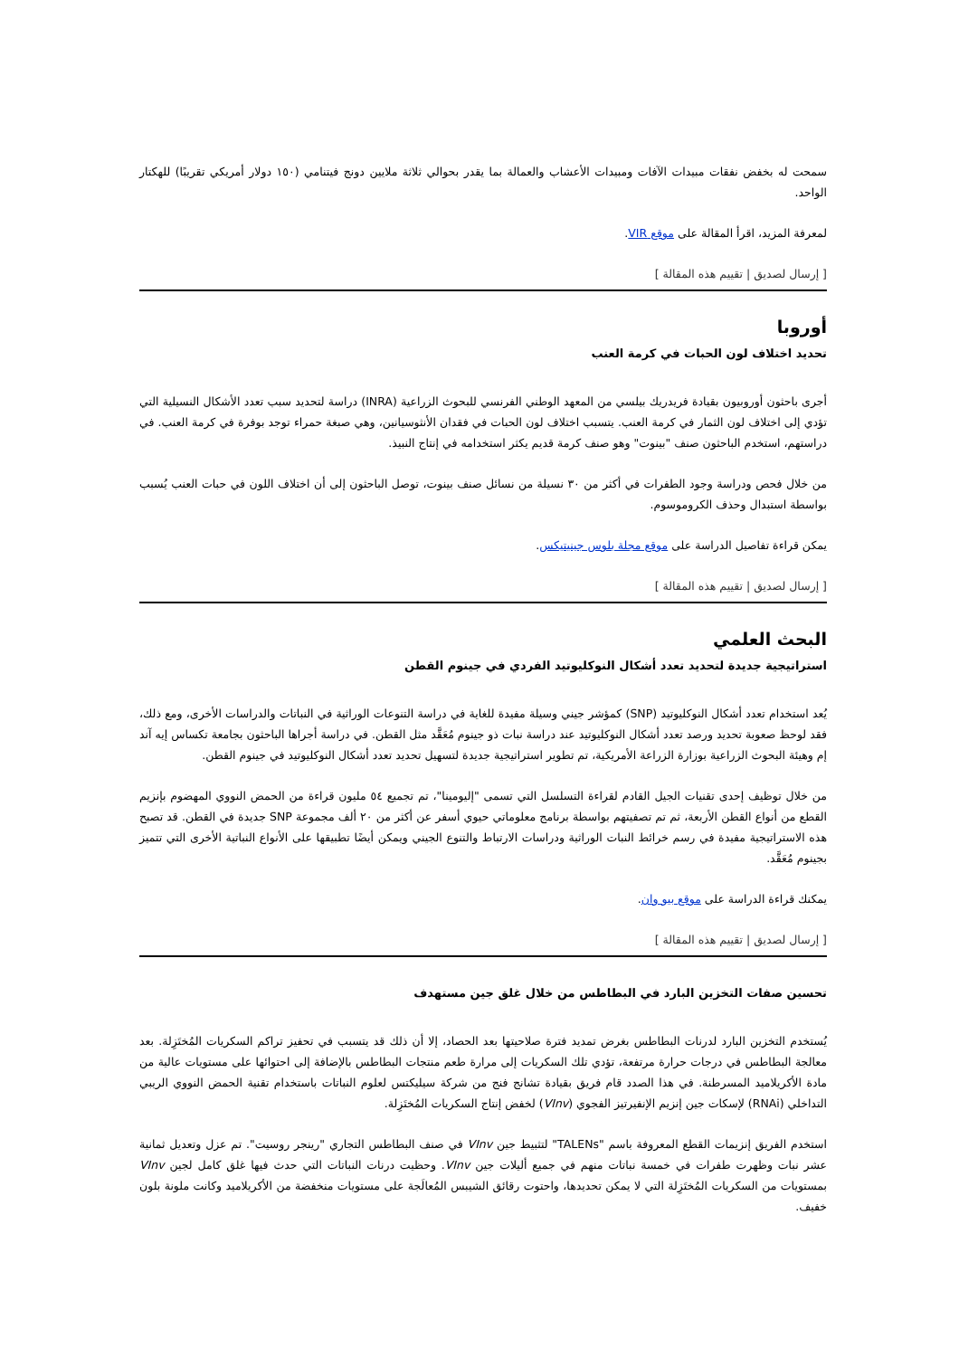سمحت له بخفض نفقات مبيدات الآفات ومبيدات الأعشاب والعمالة بما يقدر بحوالي ثلاثة ملايين دونج فيتنامي (١٥٠ دولار أمريكي تقريبًا) للهكتار الواحد.
لمعرفة المزيد، اقرأ المقالة على موقع VIR.
[ إرسال لصديق | تقييم هذه المقالة ]
أوروبا
تحديد اختلاف لون الحبات في كرمة العنب
أجرى باحثون أوروبيون بقيادة فريدريك بيلسي من المعهد الوطني الفرنسي للبحوث الزراعية (INRA) دراسة لتحديد سبب تعدد الأشكال النسيلية التي تؤدي إلى اختلاف لون الثمار في كرمة العنب. يتسبب اختلاف لون الحبات في فقدان الأنثوسيانين، وهي صبغة حمراء توجد بوفرة في كرمة العنب. في دراستهم، استخدم الباحثون صنف "بينوت" وهو صنف كرمة قديم يكثر استخدامه في إنتاج النبيذ.
من خلال فحص ودراسة وجود الطفرات في أكثر من ٣٠ نسيلة من نسائل صنف بينوت، توصل الباحثون إلى أن اختلاف اللون في حبات العنب يُسبب بواسطة استبدال وحذف الكروموسوم.
يمكن قراءة تفاصيل الدراسة على موقع مجلة بلوس جينيتيكس.
[ إرسال لصديق | تقييم هذه المقالة ]
البحث العلمي
استراتيجية جديدة لتحديد تعدد أشكال النوكليوتيد الفردي في جينوم القطن
يُعد استخدام تعدد أشكال النوكليوتيد (SNP) كمؤشر جيني وسيلة مفيدة للغاية في دراسة التنوعات الوراثية في النباتات والدراسات الأخرى، ومع ذلك، فقد لوحظ صعوبة تحديد ورصد تعدد أشكال النوكليوتيد عند دراسة نبات ذو جينوم مُعَقَّد مثل القطن. في دراسة أجراها الباحثون بجامعة تكساس إيه آند إم وهيئة البحوث الزراعية بوزارة الزراعة الأمريكية، تم تطوير استراتيجية جديدة لتسهيل تحديد تعدد أشكال النوكليوتيد في جينوم القطن.
من خلال توظيف إحدى تقنيات الجيل القادم لقراءة التسلسل التي تسمى "إليومينا"، تم تجميع ٥٤ مليون قراءة من الحمض النووي المهضوم بإنزيم القطع من أنواع القطن الأربعة، ثم تم تصفيتهم بواسطة برنامج معلوماتي حيوي أسفر عن أكثر من ٢٠ ألف مجموعة SNP جديدة في القطن. قد تصبح هذه الاستراتيجية مفيدة في رسم خرائط النبات الوراثية ودراسات الارتباط والتنوع الجيني ويمكن أيضًا تطبيقها على الأنواع النباتية الأخرى التي تتميز بجينوم مُعَقَّد.
يمكنك قراءة الدراسة على موقع بيو وان.
[ إرسال لصديق | تقييم هذه المقالة ]
تحسين صفات التخزين البارد في البطاطس من خلال غلق جين مستهدف
يُستخدم التخزين البارد لدرنات البطاطس بغرض تمديد فترة صلاحيتها بعد الحصاد، إلا أن ذلك قد يتسبب في تحفيز تراكم السكريات المُختَزِلة. بعد معالجة البطاطس في درجات حرارة مرتفعة، تؤدي تلك السكريات إلى مرارة طعم منتجات البطاطس بالإضافة إلى احتوائها على مستويات عالية من مادة الأكريلاميد المسرطنة. في هذا الصدد قام فريق بقيادة تشانج فنج من شركة سيليكتس لعلوم النباتات باستخدام تقنية الحمض النووي الريبي التداخلي (RNAi) لإسكات جين إنزيم الإنفيرتيز الفجوي (VInv) لخفض إنتاج السكريات المُختَزِلة.
استخدم الفريق إنزيمات القطع المعروفة باسم "TALENs" لتثبيط جين VInv في صنف البطاطس التجاري "رينجر روسيت". تم عزل وتعديل ثمانية عشر نبات وظهرت طفرات في خمسة نباتات منهم في جميع أليلات جين VInv. وحظيت درنات النباتات التي حدث فيها غلق كامل لجين VInv بمستويات من السكريات المُختَزِلة التي لا يمكن تحديدها، واحتوت رقائق الشيبس المُعالَجة على مستويات منخفضة من الأكريلاميد وكانت ملونة بلون خفيف.